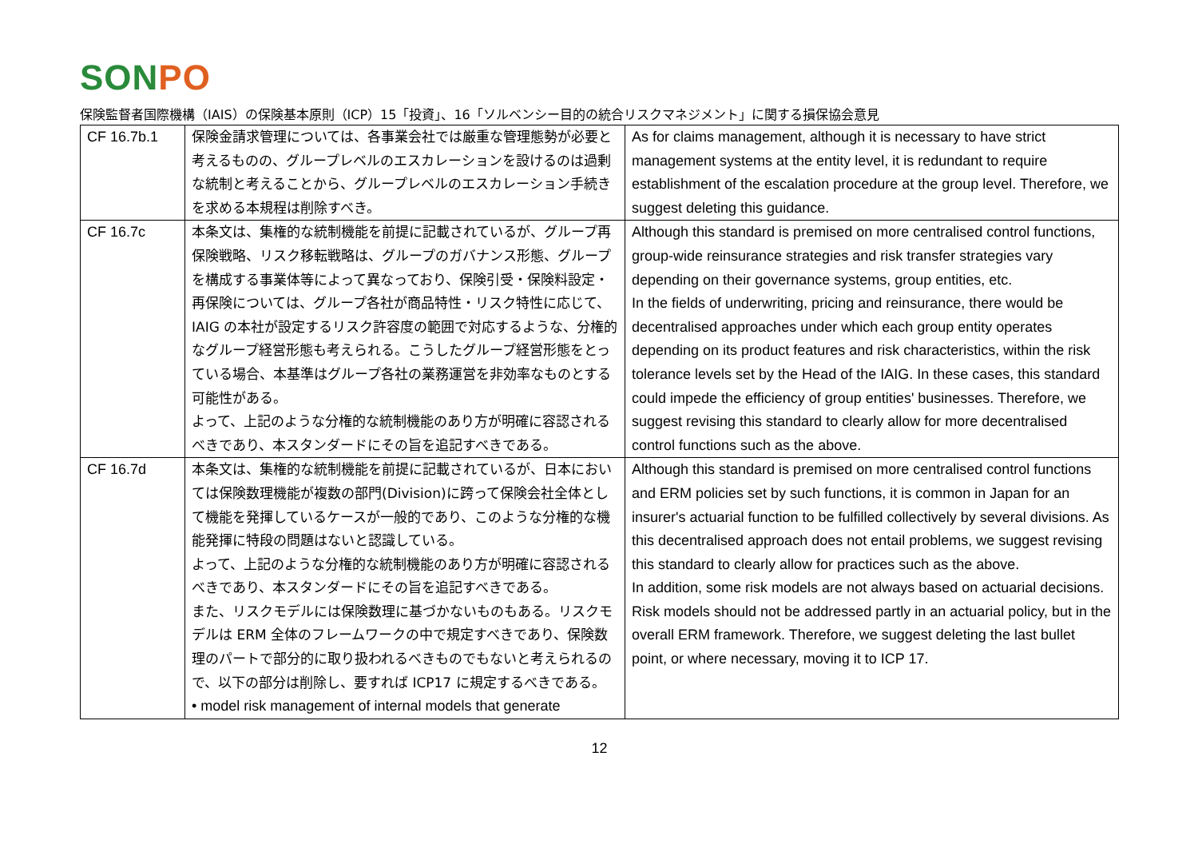SONPO
保険監督者国際機構（IAIS）の保険基本原則（ICP）15「投資」、16「ソルベンシー目的の統合リスクマネジメント」に関する損保協会意見
| CF 16.7b.1 | 保険金請求管理については、各事業会社では厳重な管理態勢が必要と考えるものの、グループレベルのエスカレーションを設けるのは過剰な統制と考えることから、グループレベルのエスカレーション手続きを求める本規程は削除すべき。 | As for claims management, although it is necessary to have strict management systems at the entity level, it is redundant to require establishment of the escalation procedure at the group level. Therefore, we suggest deleting this guidance. |
| CF 16.7c | 本条文は、集権的な統制機能を前提に記載されているが、グループ再保険戦略、リスク移転戦略は、グループのガバナンス形態、グループを構成する事業体等によって異なっており、保険引受・保険料設定・再保険については、グループ各社が商品特性・リスク特性に応じて、IAIG の本社が設定するリスク許容度の範囲で対応するような、分権的なグループ経営形態も考えられる。こうしたグループ経営形態をとっている場合、本基準はグループ各社の業務運営を非効率なものとする可能性がある。 よって、上記のような分権的な統制機能のあり方が明確に容認されるべきであり、本スタンダードにその旨を追記すべきである。 | Although this standard is premised on more centralised control functions, group-wide reinsurance strategies and risk transfer strategies vary depending on their governance systems, group entities, etc. In the fields of underwriting, pricing and reinsurance, there would be decentralised approaches under which each group entity operates depending on its product features and risk characteristics, within the risk tolerance levels set by the Head of the IAIG. In these cases, this standard could impede the efficiency of group entities' businesses. Therefore, we suggest revising this standard to clearly allow for more decentralised control functions such as the above. |
| CF 16.7d | 本条文は、集権的な統制機能を前提に記載されているが、日本においては保険数理機能が複数の部門(Division)に跨って保険会社全体として機能を発揮しているケースが一般的であり、このような分権的な機能発揮に特段の問題はないと認識している。 よって、上記のような分権的な統制機能のあり方が明確に容認されるべきであり、本スタンダードにその旨を追記すべきである。 また、リスクモデルには保険数理に基づかないものもある。リスクモデルは ERM 全体のフレームワークの中で規定すべきであり、保険数理のパートで部分的に取り扱われるべきものでもないと考えられるので、以下の部分は削除し、要すれば ICP17 に規定するべきである。 • model risk management of internal models that generate | Although this standard is premised on more centralised control functions and ERM policies set by such functions, it is common in Japan for an insurer's actuarial function to be fulfilled collectively by several divisions. As this decentralised approach does not entail problems, we suggest revising this standard to clearly allow for practices such as the above. In addition, some risk models are not always based on actuarial decisions. Risk models should not be addressed partly in an actuarial policy, but in the overall ERM framework. Therefore, we suggest deleting the last bullet point, or where necessary, moving it to ICP 17. |
12